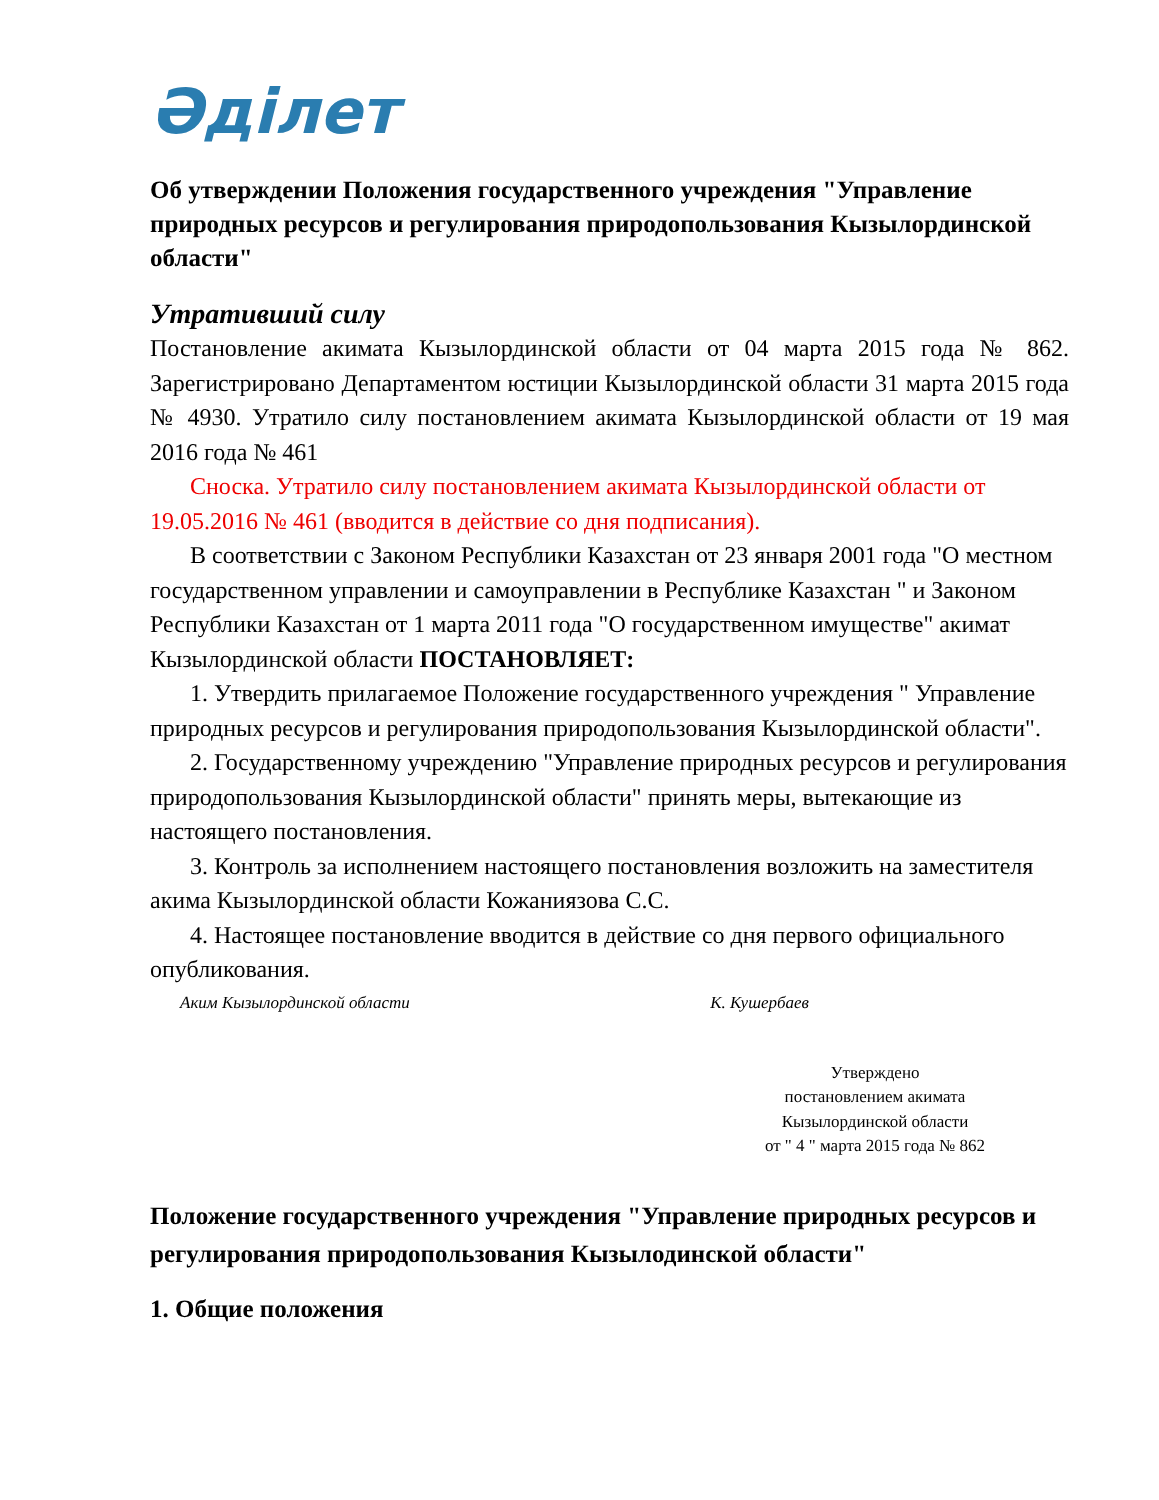Әділет
Об утверждении Положения государственного учреждения "Управление природных ресурсов и регулирования природопользования Кызылординской области"
Утративший силу
Постановление акимата Кызылординской области от 04 марта 2015 года № 862. Зарегистрировано Департаментом юстиции Кызылординской области 31 марта 2015 года № 4930. Утратило силу постановлением акимата Кызылординской области от 19 мая 2016 года № 461
Сноска. Утратило силу постановлением акимата Кызылординской области от 19.05.2016 № 461 (вводится в действие со дня подписания).
В соответствии с Законом Республики Казахстан от 23 января 2001 года "О местном государственном управлении и самоуправлении в Республике Казахстан " и Законом Республики Казахстан от 1 марта 2011 года "О государственном имуществе" акимат Кызылординской области ПОСТАНОВЛЯЕТ:
1. Утвердить прилагаемое Положение государственного учреждения " Управление природных ресурсов и регулирования природопользования Кызылординской области".
2. Государственному учреждению "Управление природных ресурсов и регулирования природопользования Кызылординской области" принять меры, вытекающие из настоящего постановления.
3. Контроль за исполнением настоящего постановления возложить на заместителя акима Кызылординской области Кожаниязова С.С.
4. Настоящее постановление вводится в действие со дня первого официального опубликования.
Аким Кызылординской области К. Кушербаев
Утверждено
постановлением акимата
Кызылординской области
от " 4 " марта 2015 года № 862
Положение государственного учреждения "Управление природных ресурсов и регулирования природопользования Кызылодинской области"
1. Общие положения